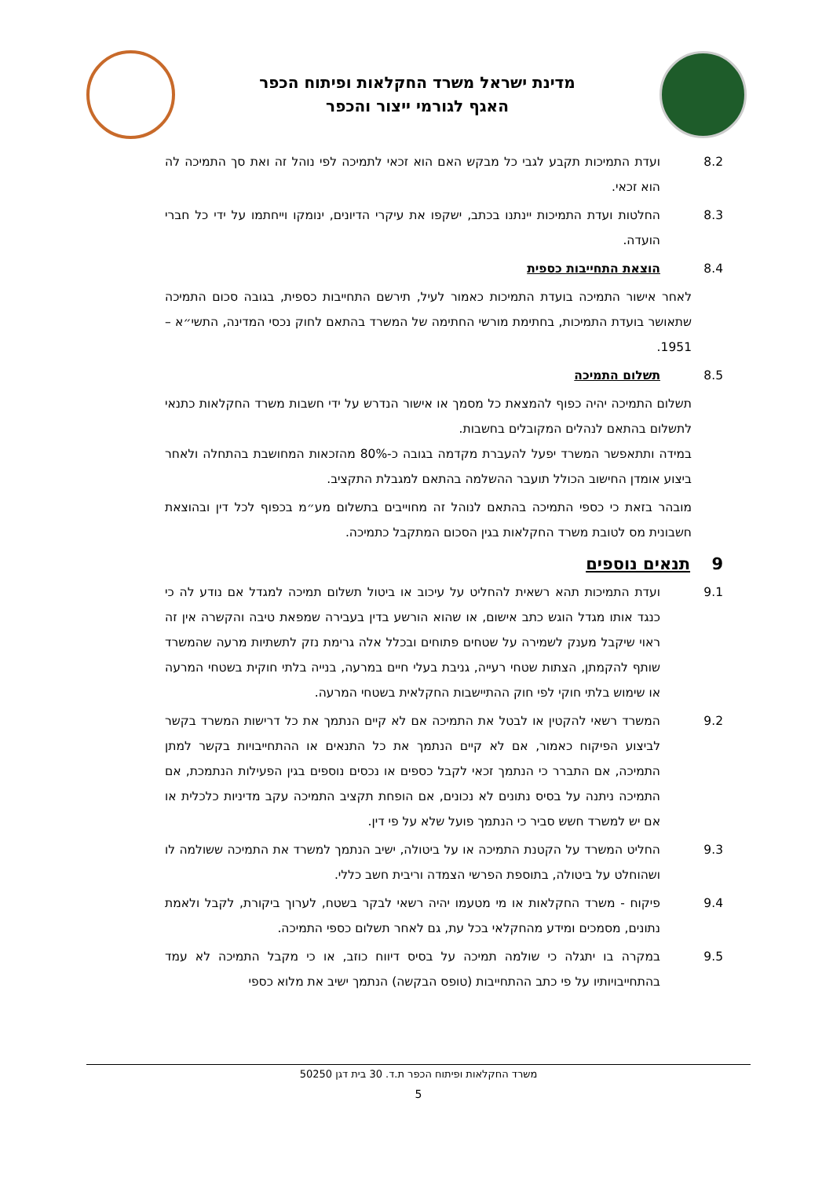מדינת ישראל משרד החקלאות ופיתוח הכפר
האגף לגורמי ייצור והכפר
8.2 ועדת התמיכות תקבע לגבי כל מבקש האם הוא זכאי לתמיכה לפי נוהל זה ואת סך התמיכה לה הוא זכאי.
8.3 החלטות ועדת התמיכות יינתנו בכתב, ישקפו את עיקרי הדיונים, ינומקו וייחתמו על ידי כל חברי הועדה.
8.4 הוצאת התחייבות כספית
לאחר אישור התמיכה בועדת התמיכות כאמור לעיל, תירשם התחייבות כספית, בגובה סכום התמיכה שתאושר בועדת התמיכות, בחתימת מורשי החתימה של המשרד בהתאם לחוק נכסי המדינה, התשי״א – 1951.
8.5 תשלום התמיכה
תשלום התמיכה יהיה כפוף להמצאת כל מסמך או אישור הנדרש על ידי חשבות משרד החקלאות כתנאי לתשלום בהתאם לנהלים המקובלים בחשבות.
במידה ותתאפשר המשרד יפעל להעברת מקדמה בגובה כ-80% מהזכאות המחושבת בהתחלה ולאחר ביצוע אומדן החישוב הכולל תועבר ההשלמה בהתאם למגבלת התקציב.
מובהר בזאת כי כספי התמיכה בהתאם לנוהל זה מחוייבים בתשלום מע״מ בכפוף לכל דין ובהוצאת חשבונית מס לטובת משרד החקלאות בגין הסכום המתקבל כתמיכה.
9 תנאים נוספים
9.1 ועדת התמיכות תהא רשאית להחליט על עיכוב או ביטול תשלום תמיכה למגדל אם נודע לה כי כנגד אותו מגדל הוגש כתב אישום, או שהוא הורשע בדין בעבירה שמפאת טיבה והקשרה אין זה ראוי שיקבל מענק לשמירה על שטחים פתוחים ובכלל אלה גרימת נזק לתשתיות מרעה שהמשרד שותף להקמתן, הצתות שטחי רעייה, גניבת בעלי חיים במרעה, בנייה בלתי חוקית בשטחי המרעה או שימוש בלתי חוקי לפי חוק ההתיישבות החקלאית בשטחי המרעה.
9.2 המשרד רשאי להקטין או לבטל את התמיכה אם לא קיים הנתמך את כל דרישות המשרד בקשר לביצוע הפיקוח כאמור, אם לא קיים הנתמך את כל התנאים או ההתחייבויות בקשר למתן התמיכה, אם התברר כי הנתמך זכאי לקבל כספים או נכסים נוספים בגין הפעילות הנתמכת, אם התמיכה ניתנה על בסיס נתונים לא נכונים, אם הופחת תקציב התמיכה עקב מדיניות כלכלית או אם יש למשרד חשש סביר כי הנתמך פועל שלא על פי דין.
9.3 החליט המשרד על הקטנת התמיכה או על ביטולה, ישיב הנתמך למשרד את התמיכה ששולמה לו ושהוחלט על ביטולה, בתוספת הפרשי הצמדה וריבית חשב כללי.
9.4 פיקוח - משרד החקלאות או מי מטעמו יהיה רשאי לבקר בשטח, לערוך ביקורת, לקבל ולאמת נתונים, מסמכים ומידע מהחקלאי בכל עת, גם לאחר תשלום כספי התמיכה.
9.5 במקרה בו יתגלה כי שולמה תמיכה על בסיס דיווח כוזב, או כי מקבל התמיכה לא עמד בהתחייבויותיו על פי כתב ההתחייבות (טופס הבקשה) הנתמך ישיב את מלוא כספי
משרד החקלאות ופיתוח הכפר ת.ד. 30 בית דגן 50250
5